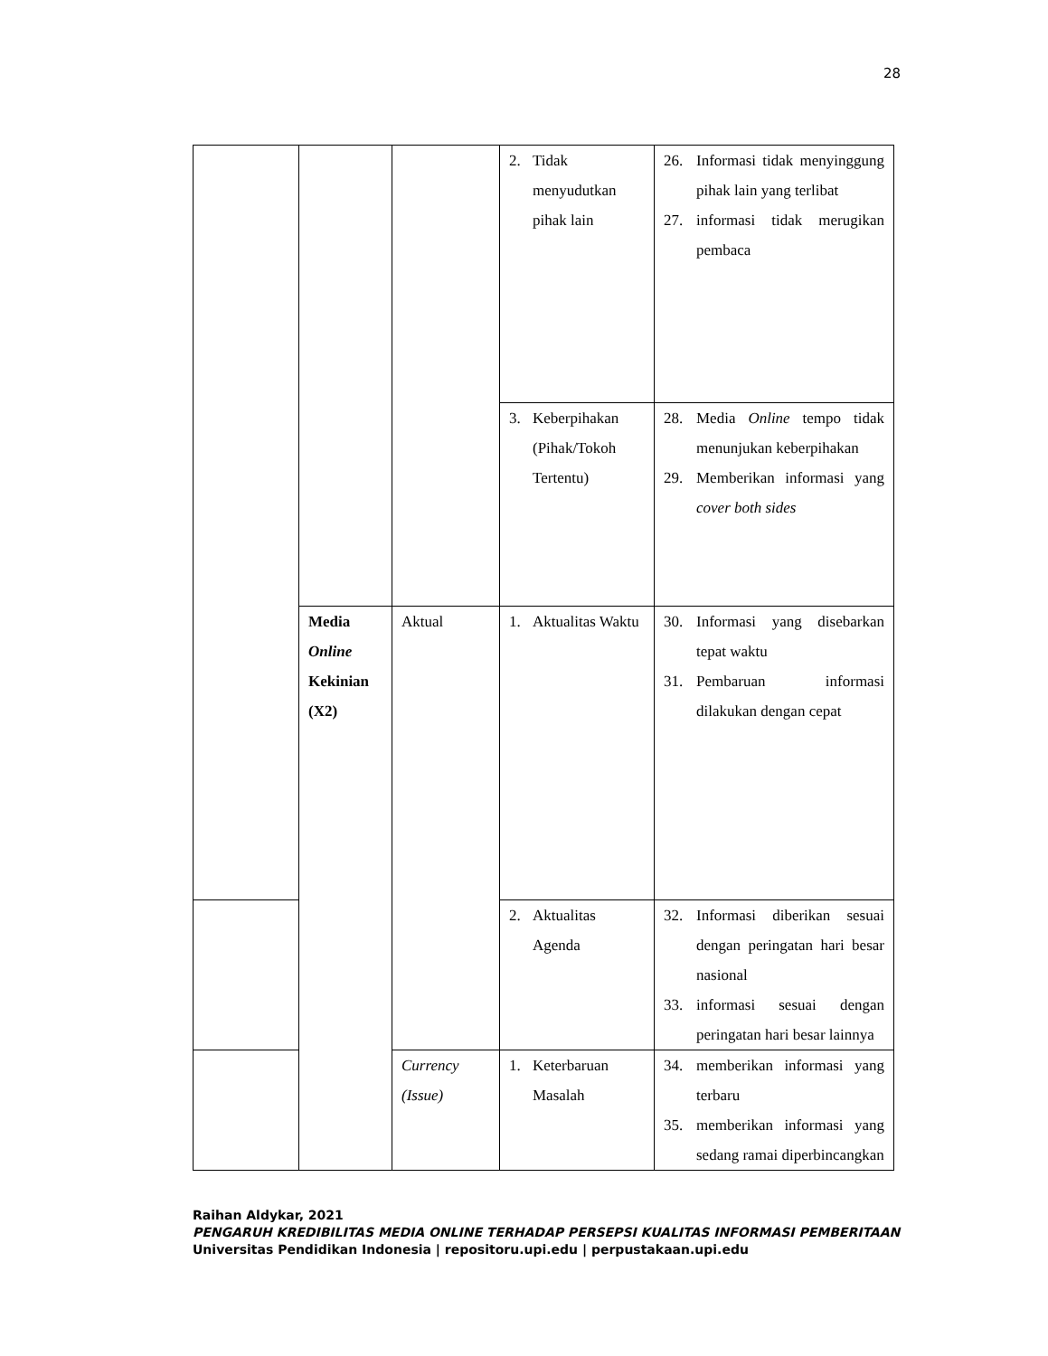28
| | | | 2. Tidak menyudutkan pihak lain | 26. Informasi tidak menyinggung pihak lain yang terlibat 27. informasi tidak merugikan pembaca |
| | | | 3. Keberpihakan (Pihak/Tokoh Tertentu) | 28. Media Online tempo tidak menunjukan keberpihakan 29. Memberikan informasi yang cover both sides |
| | Media Online Kekinian (X2) | Aktual | 1. Aktualitas Waktu | 30. Informasi yang disebarkan tepat waktu 31. Pembaruan informasi dilakukan dengan cepat |
| | | | 2. Aktualitas Agenda | 32. Informasi diberikan sesuai dengan peringatan hari besar nasional 33. informasi sesuai dengan peringatan hari besar lainnya |
| | | Currency (Issue) | 1. Keterbaruan Masalah | 34. memberikan informasi yang terbaru 35. memberikan informasi yang sedang ramai diperbincangkan |
Raihan Aldykar, 2021
PENGARUH KREDIBILITAS MEDIA ONLINE TERHADAP PERSEPSI KUALITAS INFORMASI PEMBERITAAN
Universitas Pendidikan Indonesia | repositoru.upi.edu | perpustakaan.upi.edu